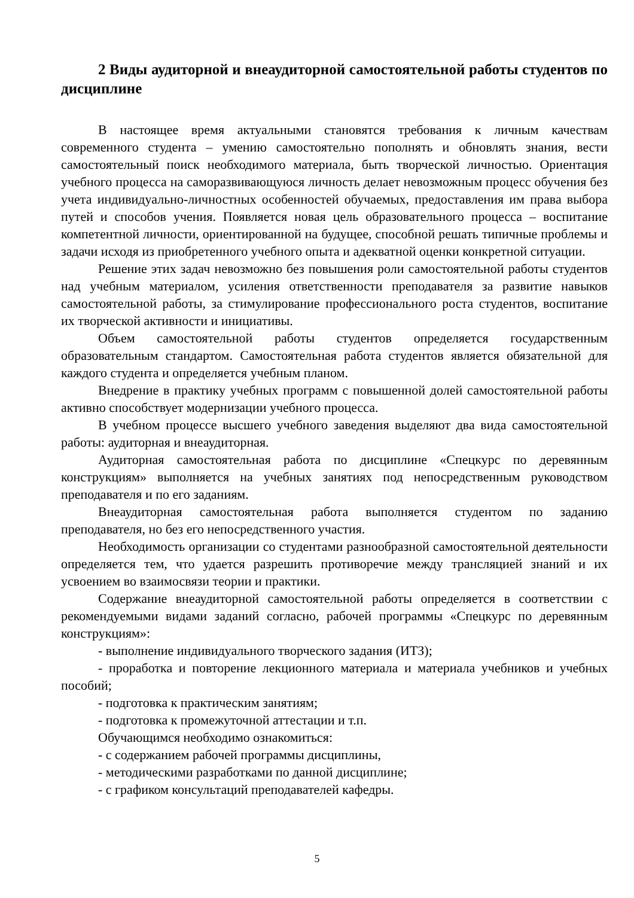2 Виды аудиторной и внеаудиторной самостоятельной работы студентов по дисциплине
В настоящее время актуальными становятся требования к личным качествам современного студента – умению самостоятельно пополнять и обновлять знания, вести самостоятельный поиск необходимого материала, быть творческой личностью. Ориентация учебного процесса на саморазвивающуюся личность делает невозможным процесс обучения без учета индивидуально-личностных особенностей обучаемых, предоставления им права выбора путей и способов учения. Появляется новая цель образовательного процесса – воспитание компетентной личности, ориентированной на будущее, способной решать типичные проблемы и задачи исходя из приобретенного учебного опыта и адекватной оценки конкретной ситуации.
Решение этих задач невозможно без повышения роли самостоятельной работы студентов над учебным материалом, усиления ответственности преподавателя за развитие навыков самостоятельной работы, за стимулирование профессионального роста студентов, воспитание их творческой активности и инициативы.
Объем самостоятельной работы студентов определяется государственным образовательным стандартом. Самостоятельная работа студентов является обязательной для каждого студента и определяется учебным планом.
Внедрение в практику учебных программ с повышенной долей самостоятельной работы активно способствует модернизации учебного процесса.
В учебном процессе высшего учебного заведения выделяют два вида самостоятельной работы: аудиторная и внеаудиторная.
Аудиторная самостоятельная работа по дисциплине «Спецкурс по деревянным конструкциям» выполняется на учебных занятиях под непосредственным руководством преподавателя и по его заданиям.
Внеаудиторная самостоятельная работа выполняется студентом по заданию преподавателя, но без его непосредственного участия.
Необходимость организации со студентами разнообразной самостоятельной деятельности определяется тем, что удается разрешить противоречие между трансляцией знаний и их усвоением во взаимосвязи теории и практики.
Содержание внеаудиторной самостоятельной работы определяется в соответствии с рекомендуемыми видами заданий согласно, рабочей программы «Спецкурс по деревянным конструкциям»:
- выполнение индивидуального творческого задания (ИТЗ);
- проработка и повторение лекционного материала и материала учебников и учебных пособий;
- подготовка к практическим занятиям;
- подготовка к промежуточной аттестации и т.п.
Обучающимся необходимо ознакомиться:
- с содержанием рабочей программы дисциплины,
- методическими разработками по данной дисциплине;
- с графиком консультаций преподавателей кафедры.
5